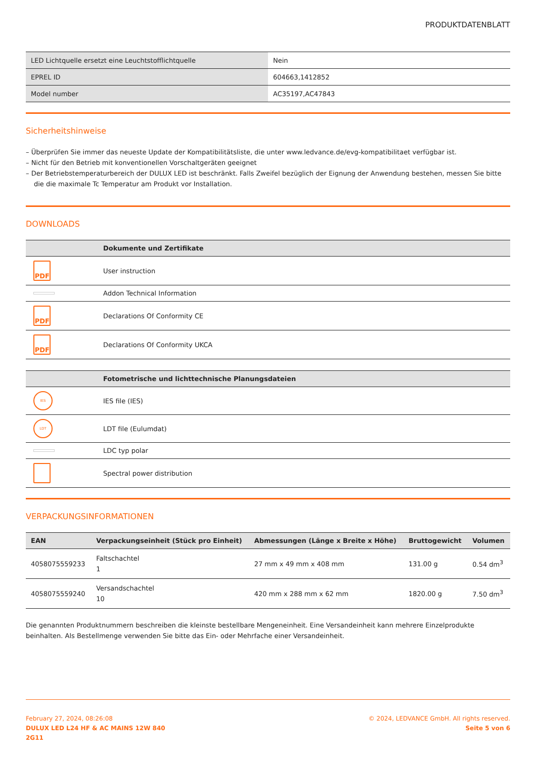PRODUKTDATENBLATT
| LED Lichtquelle ersetzt eine Leuchtstofflichtquelle | Nein |
| EPREL ID | 604663,1412852 |
| Model number | AC35197,AC47843 |
Sicherheitshinweise
– Überprüfen Sie immer das neueste Update der Kompatibilitätsliste, die unter www.ledvance.de/evg-kompatibilitaet verfügbar ist.
– Nicht für den Betrieb mit konventionellen Vorschaltgeräten geeignet
– Der Betriebstemperaturbereich der DULUX LED ist beschränkt. Falls Zweifel bezüglich der Eignung der Anwendung bestehen, messen Sie bitte die die maximale Tc Temperatur am Produkt vor Installation.
DOWNLOADS
| | Dokumente und Zertifikate |
| --- | --- |
| PDF | User instruction |
| | Addon Technical Information |
| PDF | Declarations Of Conformity CE |
| PDF | Declarations Of Conformity UKCA |
| | Fotometrische und lichttechnische Planungsdateien |
| --- | --- |
| IES | IES file (IES) |
| LDT | LDT file (Eulumdat) |
| | LDC typ polar |
| | Spectral power distribution |
VERPACKUNGSINFORMATIONEN
| EAN | Verpackungseinheit (Stück pro Einheit) | Abmessungen (Länge x Breite x Höhe) | Bruttogewicht | Volumen |
| --- | --- | --- | --- | --- |
| 4058075559233 | Faltschachtel 1 | 27 mm x 49 mm x 408 mm | 131.00 g | 0.54 dm<sup>3</sup> |
| 4058075559240 | Versandschachtel 10 | 420 mm x 288 mm x 62 mm | 1820.00 g | 7.50 dm<sup>3</sup> |
Die genannten Produktnummern beschreiben die kleinste bestellbare Mengeneinheit. Eine Versandeinheit kann mehrere Einzelprodukte beinhalten. Als Bestellmenge verwenden Sie bitte das Ein- oder Mehrfache einer Versandeinheit.
February 27, 2024, 08:26:08
DULUX LED L24 HF & AC MAINS 12W 840
2G11
© 2024, LEDVANCE GmbH. All rights reserved.
Seite 5 von 6